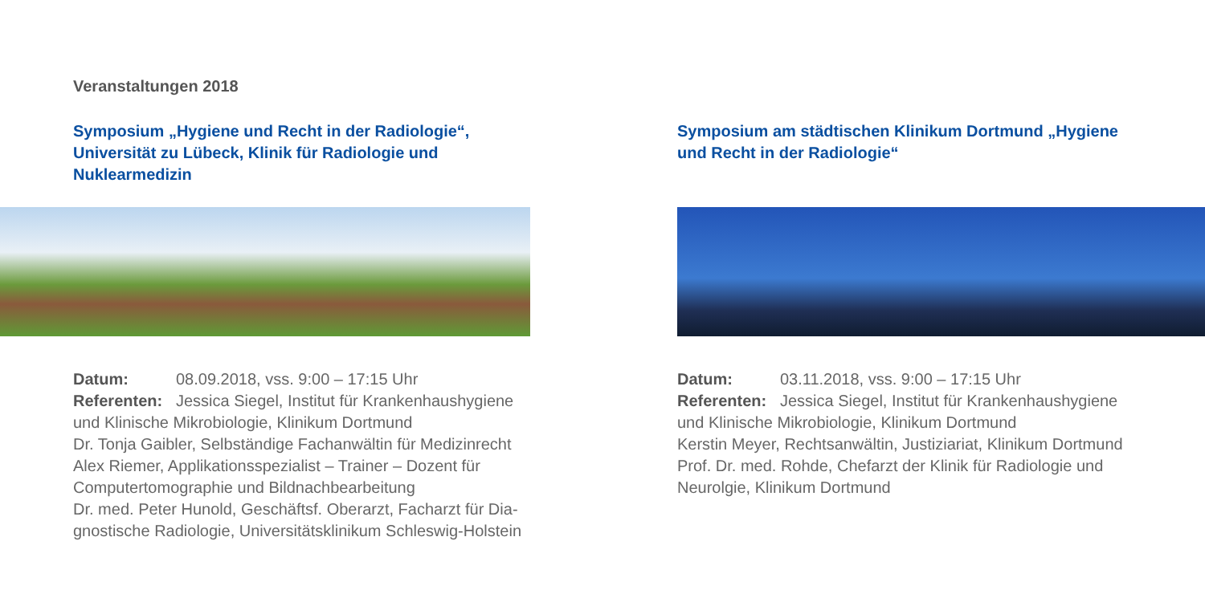Veranstaltungen 2018
Symposium „Hygiene und Recht in der Radiologie“, Universität zu Lübeck, Klinik für Radiologie und Nuklearmedizin
Datum: 08.09.2018, vss. 9:00 – 17:15 Uhr
Referenten: Jessica Siegel, Institut für Krankenhaushygiene und Klinische Mikrobiologie, Klinikum Dortmund
Dr. Tonja Gaibler, Selbständige Fachanwältin für Medizinrecht
Alex Riemer, Applikationsspezialist – Trainer – Dozent für Computertomographie und Bildnachbearbeitung
Dr. med. Peter Hunold, Geschäftsf. Oberarzt, Facharzt für Dia­gnostische Radiologie, Universitätsklinikum Schleswig-Holstein
Symposium am städtischen Klinikum Dortmund „Hygiene und Recht in der Radiologie“
Datum: 03.11.2018, vss. 9:00 – 17:15 Uhr
Referenten: Jessica Siegel, Institut für Krankenhaushygiene und Klinische Mikrobiologie, Klinikum Dortmund
Kerstin Meyer, Rechtsanwältin, Justiziariat, Klinikum Dort­mund
Prof. Dr. med. Rohde, Chefarzt der Klinik für Radiologie und Neurolgie, Klinikum Dortmund